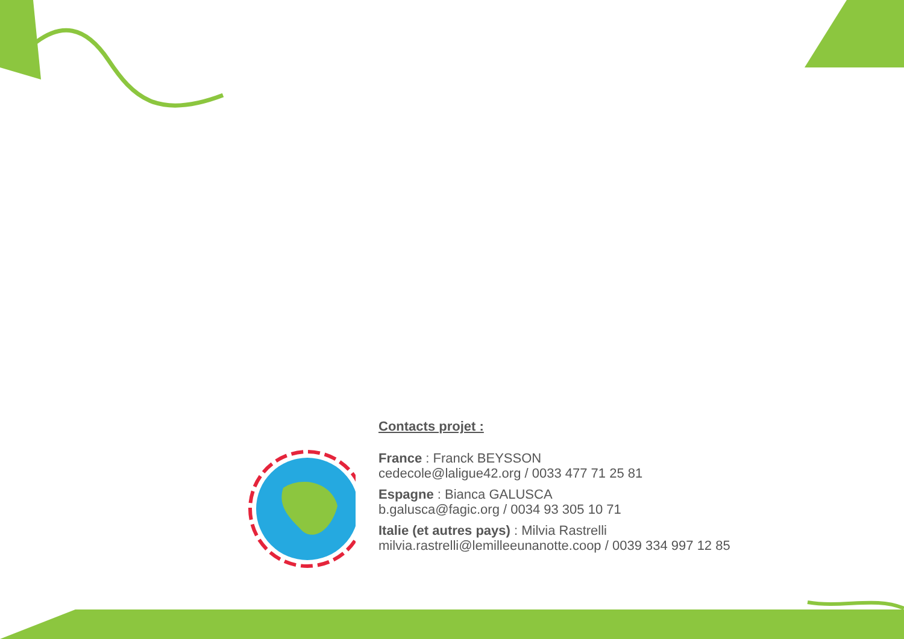Contacts projet :
France : Franck BEYSSON
cedecole@laligue42.org / 0033 477 71 25 81
Espagne : Bianca GALUSCA
b.galusca@fagic.org / 0034 93 305 10 71
Italie (et autres pays) : Milvia Rastrelli
milvia.rastrelli@lemilleeunanotte.coop / 0039 334 997 12 85